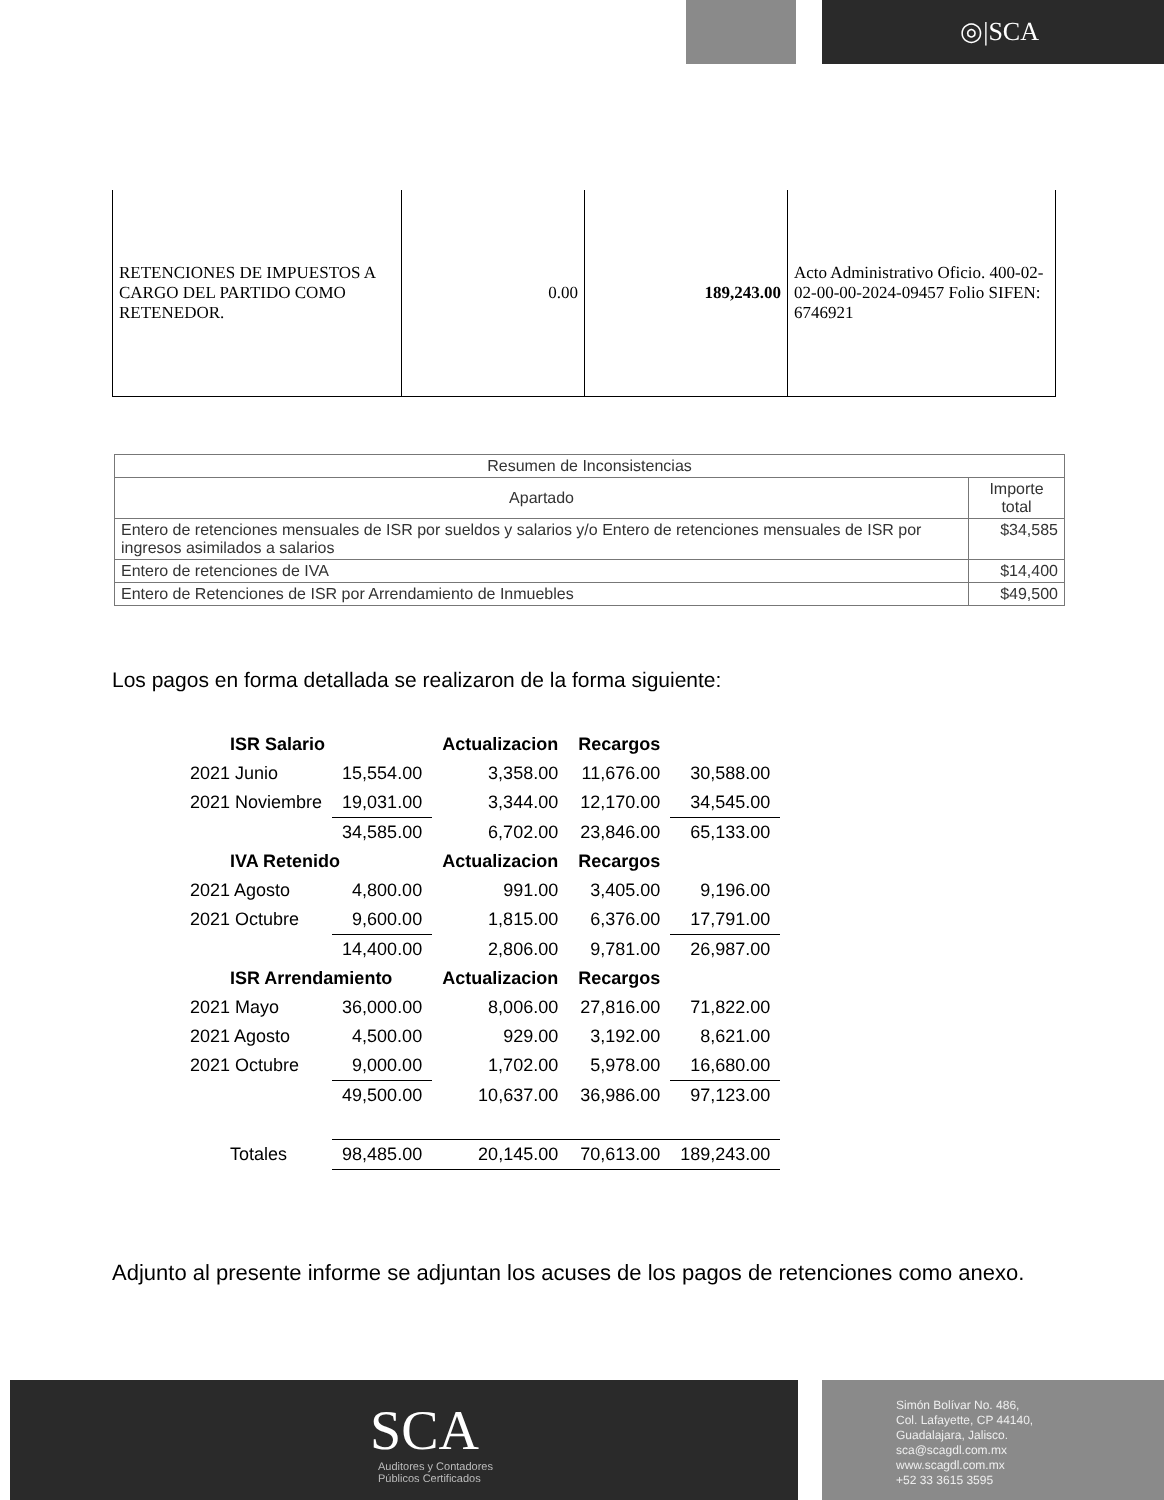◎|SCA
| RETENCIONES DE IMPUESTOS A CARGO DEL PARTIDO COMO RETENEDOR. | 0.00 | 189,243.00 | Acto Administrativo Oficio. 400-02-02-00-00-2024-09457 Folio SIFEN: 6746921 |
| Resumen de Inconsistencias | |
| --- | --- |
| Apartado | Importe total |
| Entero de retenciones mensuales de ISR por sueldos y salarios y/o Entero de retenciones mensuales de ISR por ingresos asimilados a salarios | $34,585 |
| Entero de retenciones de IVA | $14,400 |
| Entero de Retenciones de ISR por Arrendamiento de Inmuebles | $49,500 |
Los pagos en forma detallada se realizaron de la forma siguiente:
| ISR Salario | | Actualizacion | Recargos | |
| 2021 Junio | 15,554.00 | 3,358.00 | 11,676.00 | 30,588.00 |
| 2021 Noviembre | 19,031.00 | 3,344.00 | 12,170.00 | 34,545.00 |
| | 34,585.00 | 6,702.00 | 23,846.00 | 65,133.00 |
| IVA Retenido | | Actualizacion | Recargos | |
| 2021 Agosto | 4,800.00 | 991.00 | 3,405.00 | 9,196.00 |
| 2021 Octubre | 9,600.00 | 1,815.00 | 6,376.00 | 17,791.00 |
| | 14,400.00 | 2,806.00 | 9,781.00 | 26,987.00 |
| ISR Arrendamiento | | Actualizacion | Recargos | |
| 2021 Mayo | 36,000.00 | 8,006.00 | 27,816.00 | 71,822.00 |
| 2021 Agosto | 4,500.00 | 929.00 | 3,192.00 | 8,621.00 |
| 2021 Octubre | 9,000.00 | 1,702.00 | 5,978.00 | 16,680.00 |
| | 49,500.00 | 10,637.00 | 36,986.00 | 97,123.00 |
| Totales | 98,485.00 | 20,145.00 | 70,613.00 | 189,243.00 |
Adjunto al presente informe se adjuntan los acuses de los pagos de retenciones como anexo.
SCA
Auditores y Contadores
Públicos Certificados
Simón Bolívar No. 486,
Col. Lafayette, CP 44140,
Guadalajara, Jalisco.
sca@scagdl.com.mx
www.scagdl.com.mx
+52 33 3615 3595